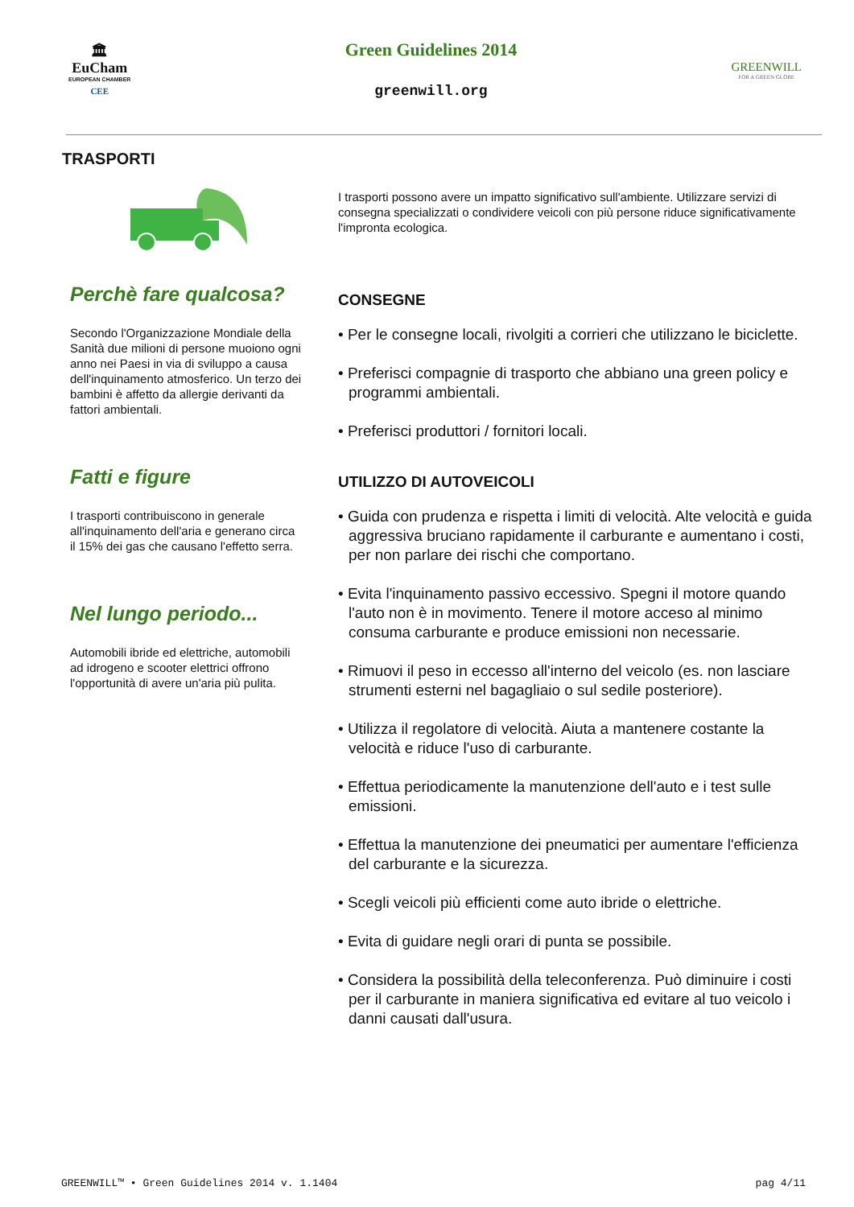🏛
EuCham
EUROPEAN CHAMBER
CEE
Green Guidelines 2014
greenwill.org
GREENWILL
FOR A GREEN GLOBE
TRASPORTI
Perchè fare qualcosa?
Secondo l'Organizzazione Mondiale della Sanità due milioni di persone muoiono ogni anno nei Paesi in via di sviluppo a causa dell'inquinamento atmosferico. Un terzo dei bambini è affetto da allergie derivanti da fattori ambientali.
Fatti e figure
I trasporti contribuiscono in generale all'inquinamento dell'aria e generano circa il 15% dei gas che causano l'effetto serra.
Nel lungo periodo...
Automobili ibride ed elettriche, automobili ad idrogeno e scooter elettrici offrono l'opportunità di avere un'aria più pulita.
I trasporti possono avere un impatto significativo sull'ambiente. Utilizzare servizi di consegna specializzati o condividere veicoli con più persone riduce significativamente l'impronta ecologica.
CONSEGNE
• Per le consegne locali, rivolgiti a corrieri che utilizzano le biciclette.
• Preferisci compagnie di trasporto che abbiano una green policy e programmi ambientali.
• Preferisci produttori / fornitori locali.
UTILIZZO DI AUTOVEICOLI
• Guida con prudenza e rispetta i limiti di velocità. Alte velocità e guida aggressiva bruciano rapidamente il carburante e aumentano i costi, per non parlare dei rischi che comportano.
• Evita l'inquinamento passivo eccessivo. Spegni il motore quando l'auto non è in movimento. Tenere il motore acceso al minimo consuma carburante e produce emissioni non necessarie.
• Rimuovi il peso in eccesso all'interno del veicolo (es. non lasciare strumenti esterni nel bagagliaio o sul sedile posteriore).
• Utilizza il regolatore di velocità. Aiuta a mantenere costante la velocità e riduce l'uso di carburante.
• Effettua periodicamente la manutenzione dell'auto e i test sulle emissioni.
• Effettua la manutenzione dei pneumatici per aumentare l'efficienza del carburante e la sicurezza.
• Scegli veicoli più efficienti come auto ibride o elettriche.
• Evita di guidare negli orari di punta se possibile.
• Considera la possibilità della teleconferenza. Può diminuire i costi per il carburante in maniera significativa ed evitare al tuo veicolo i danni causati dall'usura.
GREENWILL™ • Green Guidelines 2014 v. 1.1404 pag 4/11